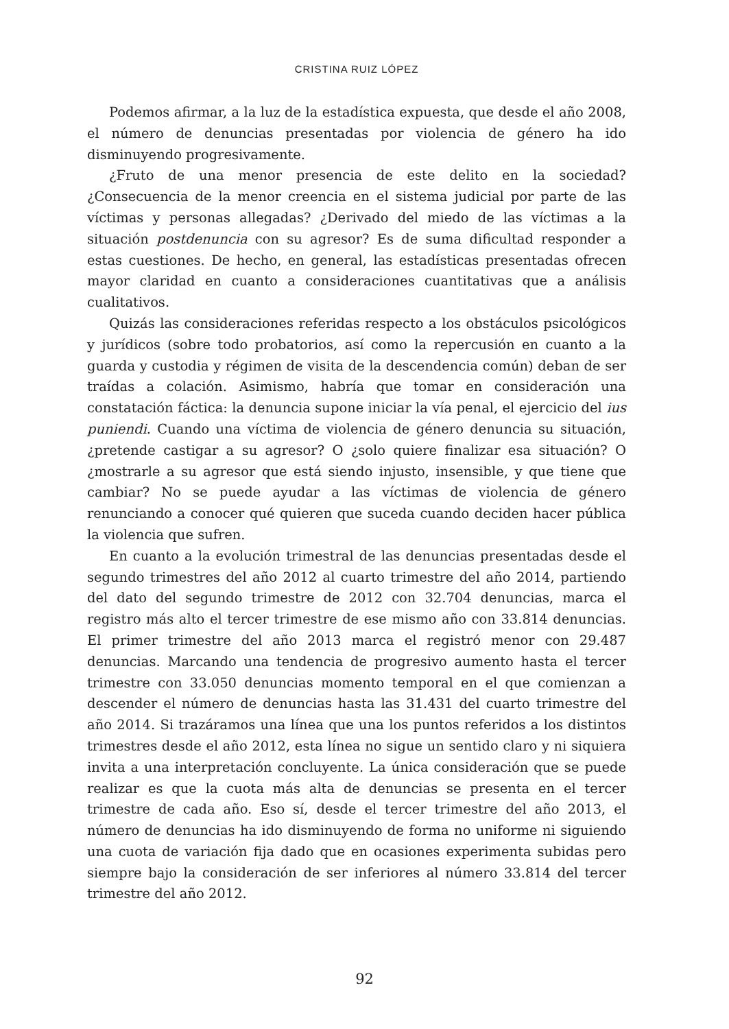CRISTINA RUIZ LÓPEZ
Podemos afirmar, a la luz de la estadística expuesta, que desde el año 2008, el número de denuncias presentadas por violencia de género ha ido disminuyendo progresivamente.
¿Fruto de una menor presencia de este delito en la sociedad? ¿Consecuencia de la menor creencia en el sistema judicial por parte de las víctimas y personas allegadas? ¿Derivado del miedo de las víctimas a la situación postdenuncia con su agresor? Es de suma dificultad responder a estas cuestiones. De hecho, en general, las estadísticas presentadas ofrecen mayor claridad en cuanto a consideraciones cuantitativas que a análisis cualitativos.
Quizás las consideraciones referidas respecto a los obstáculos psicológicos y jurídicos (sobre todo probatorios, así como la repercusión en cuanto a la guarda y custodia y régimen de visita de la descendencia común) deban de ser traídas a colación. Asimismo, habría que tomar en consideración una constatación fáctica: la denuncia supone iniciar la vía penal, el ejercicio del ius puniendi. Cuando una víctima de violencia de género denuncia su situación, ¿pretende castigar a su agresor? O ¿solo quiere finalizar esa situación? O ¿mostrarle a su agresor que está siendo injusto, insensible, y que tiene que cambiar? No se puede ayudar a las víctimas de violencia de género renunciando a conocer qué quieren que suceda cuando deciden hacer pública la violencia que sufren.
En cuanto a la evolución trimestral de las denuncias presentadas desde el segundo trimestres del año 2012 al cuarto trimestre del año 2014, partiendo del dato del segundo trimestre de 2012 con 32.704 denuncias, marca el registro más alto el tercer trimestre de ese mismo año con 33.814 denuncias. El primer trimestre del año 2013 marca el registró menor con 29.487 denuncias. Marcando una tendencia de progresivo aumento hasta el tercer trimestre con 33.050 denuncias momento temporal en el que comienzan a descender el número de denuncias hasta las 31.431 del cuarto trimestre del año 2014. Si trazáramos una línea que una los puntos referidos a los distintos trimestres desde el año 2012, esta línea no sigue un sentido claro y ni siquiera invita a una interpretación concluyente. La única consideración que se puede realizar es que la cuota más alta de denuncias se presenta en el tercer trimestre de cada año. Eso sí, desde el tercer trimestre del año 2013, el número de denuncias ha ido disminuyendo de forma no uniforme ni siguiendo una cuota de variación fija dado que en ocasiones experimenta subidas pero siempre bajo la consideración de ser inferiores al número 33.814 del tercer trimestre del año 2012.
92